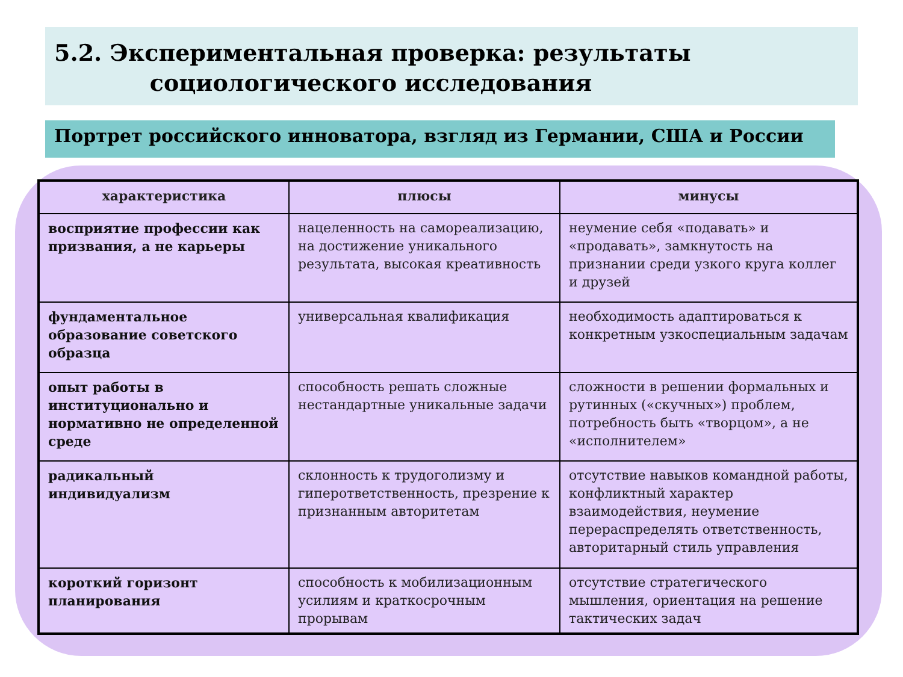5.2. Экспериментальная проверка: результаты
социологического исследования
Портрет российского инноватора, взгляд из Германии, США и России
| характеристика | плюсы | минусы |
| --- | --- | --- |
| восприятие профессии как призвания, а не карьеры | нацеленность на самореализацию, на достижение уникального результата, высокая креативность | неумение себя «подавать» и «продавать», замкнутость на признании среди узкого круга коллег и друзей |
| фундаментальное образование советского образца | универсальная квалификация | необходимость адаптироваться к конкретным узкоспециальным задачам |
| опыт работы в институционально и нормативно не определенной среде | способность решать сложные нестандартные уникальные задачи | сложности в решении формальных и рутинных («скучных») проблем, потребность быть «творцом», а не «исполнителем» |
| радикальный индивидуализм | склонность к трудоголизму и гиперответственность, презрение к признанным авторитетам | отсутствие навыков командной работы, конфликтный характер взаимодействия, неумение перераспределять ответственность, авторитарный стиль управления |
| короткий горизонт планирования | способность к мобилизационным усилиям и краткосрочным прорывам | отсутствие стратегического мышления, ориентация на решение тактических задач |